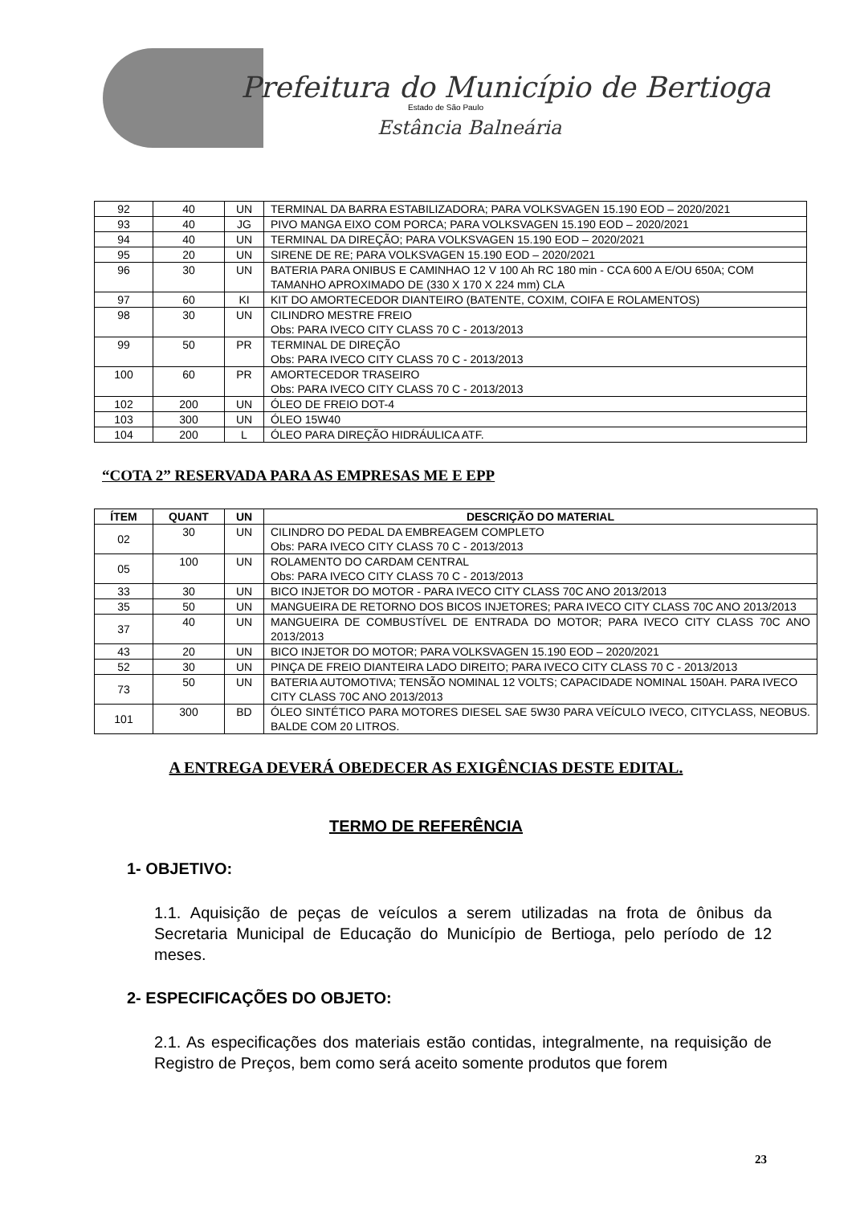Prefeitura do Município de Bertioga
Estado de São Paulo
Estância Balneária
| 92 | 40 | UN | TERMINAL DA BARRA ESTABILIZADORA; PARA VOLKSVAGEN 15.190 EOD – 2020/2021 |
| 93 | 40 | JG | PIVO MANGA EIXO COM PORCA; PARA VOLKSVAGEN 15.190 EOD – 2020/2021 |
| 94 | 40 | UN | TERMINAL DA DIREÇÃO; PARA VOLKSVAGEN 15.190 EOD – 2020/2021 |
| 95 | 20 | UN | SIRENE DE RE; PARA VOLKSVAGEN 15.190 EOD – 2020/2021 |
| 96 | 30 | UN | BATERIA PARA ONIBUS E CAMINHAO 12 V 100 Ah RC 180 min - CCA 600 A E/OU 650A; COM TAMANHO APROXIMADO DE (330 X 170 X 224 mm) CLA |
| 97 | 60 | KI | KIT DO AMORTECEDOR DIANTEIRO (BATENTE, COXIM, COIFA E ROLAMENTOS) |
| 98 | 30 | UN | CILINDRO MESTRE FREIO Obs: PARA IVECO CITY CLASS 70 C - 2013/2013 |
| 99 | 50 | PR | TERMINAL DE DIREÇÃO Obs: PARA IVECO CITY CLASS 70 C - 2013/2013 |
| 100 | 60 | PR | AMORTECEDOR TRASEIRO Obs: PARA IVECO CITY CLASS 70 C - 2013/2013 |
| 102 | 200 | UN | ÓLEO DE FREIO DOT-4 |
| 103 | 300 | UN | ÓLEO 15W40 |
| 104 | 200 | L | ÓLEO PARA DIREÇÃO HIDRÁULICA ATF. |
“COTA 2” RESERVADA PARA AS EMPRESAS ME E EPP
| ÍTEM | QUANT | UN | DESCRIÇÃO DO MATERIAL |
| --- | --- | --- | --- |
| 02 | 30 | UN | CILINDRO DO PEDAL DA EMBREAGEM COMPLETO Obs: PARA IVECO CITY CLASS 70 C - 2013/2013 |
| 05 | 100 | UN | ROLAMENTO DO CARDAM CENTRAL Obs: PARA IVECO CITY CLASS 70 C - 2013/2013 |
| 33 | 30 | UN | BICO INJETOR DO MOTOR - PARA IVECO CITY CLASS 70C ANO 2013/2013 |
| 35 | 50 | UN | MANGUEIRA DE RETORNO DOS BICOS INJETORES; PARA IVECO CITY CLASS 70C ANO 2013/2013 |
| 37 | 40 | UN | MANGUEIRA DE COMBUSTÍVEL DE ENTRADA DO MOTOR; PARA IVECO CITY CLASS 70C ANO 2013/2013 |
| 43 | 20 | UN | BICO INJETOR DO MOTOR; PARA VOLKSVAGEN 15.190 EOD – 2020/2021 |
| 52 | 30 | UN | PINÇA DE FREIO DIANTEIRA LADO DIREITO; PARA IVECO CITY CLASS 70 C - 2013/2013 |
| 73 | 50 | UN | BATERIA AUTOMOTIVA; TENSÃO NOMINAL 12 VOLTS; CAPACIDADE NOMINAL 150AH. PARA IVECO CITY CLASS 70C ANO 2013/2013 |
| 101 | 300 | BD | ÓLEO SINTÉTICO PARA MOTORES DIESEL SAE 5W30 PARA VEÍCULO IVECO, CITYCLASS, NEOBUS. BALDE COM 20 LITROS. |
A ENTREGA DEVERÁ OBEDECER AS EXIGÊNCIAS DESTE EDITAL.
TERMO DE REFERÊNCIA
1- OBJETIVO:
1.1. Aquisição de peças de veículos a serem utilizadas na frota de ônibus da Secretaria Municipal de Educação do Município de Bertioga, pelo período de 12 meses.
2- ESPECIFICAÇÕES DO OBJETO:
2.1. As especificações dos materiais estão contidas, integralmente, na requisição de Registro de Preços, bem como será aceito somente produtos que forem
23